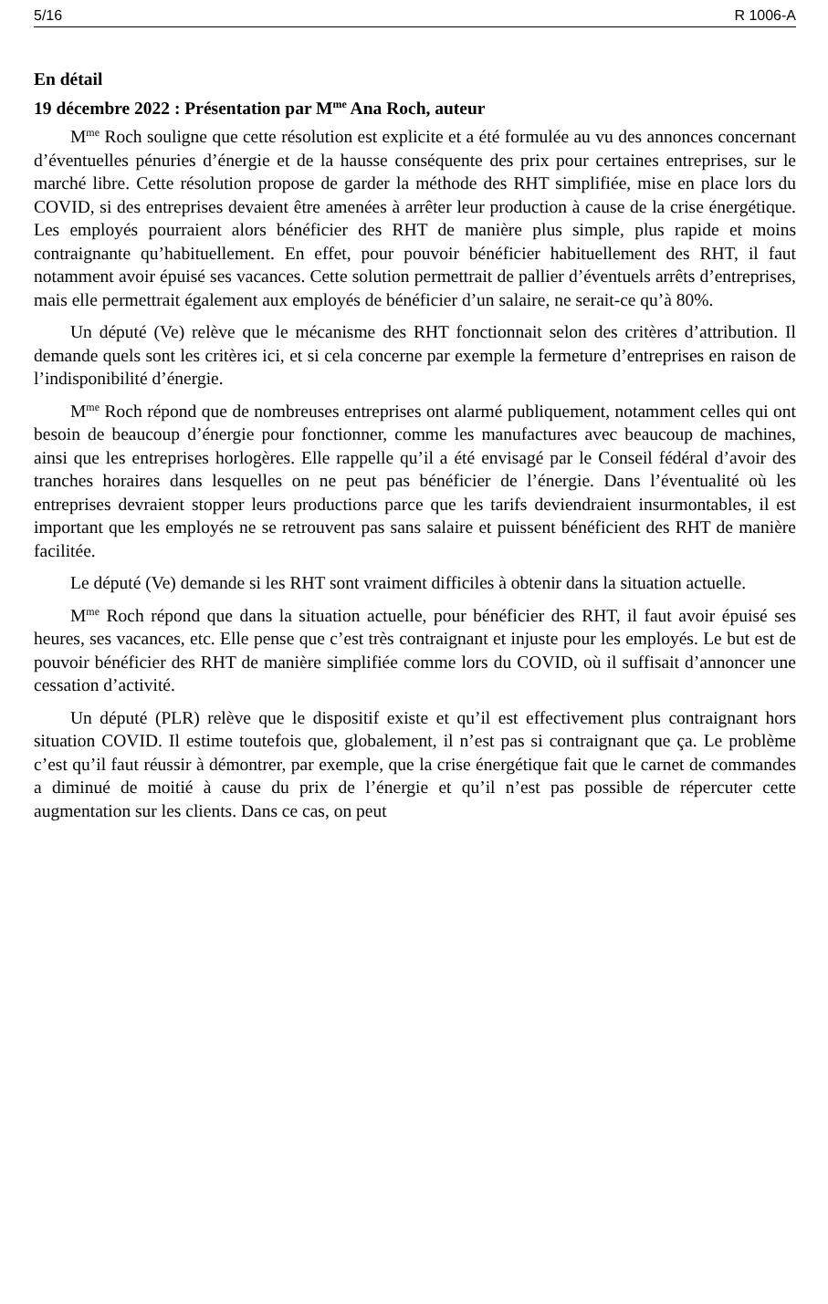5/16 R 1006-A
En détail
19 décembre 2022 : Présentation par M<sup>me</sup> Ana Roch, auteur
M<sup>me</sup> Roch souligne que cette résolution est explicite et a été formulée au vu des annonces concernant d’éventuelles pénuries d’énergie et de la hausse conséquente des prix pour certaines entreprises, sur le marché libre. Cette résolution propose de garder la méthode des RHT simplifiée, mise en place lors du COVID, si des entreprises devaient être amenées à arrêter leur production à cause de la crise énergétique. Les employés pourraient alors bénéficier des RHT de manière plus simple, plus rapide et moins contraignante qu’habituellement. En effet, pour pouvoir bénéficier habituellement des RHT, il faut notamment avoir épuisé ses vacances. Cette solution permettrait de pallier d’éventuels arrêts d’entreprises, mais elle permettrait également aux employés de bénéficier d’un salaire, ne serait-ce qu’à 80%.
Un député (Ve) relève que le mécanisme des RHT fonctionnait selon des critères d’attribution. Il demande quels sont les critères ici, et si cela concerne par exemple la fermeture d’entreprises en raison de l’indisponibilité d’énergie.
M<sup>me</sup> Roch répond que de nombreuses entreprises ont alarmé publiquement, notamment celles qui ont besoin de beaucoup d’énergie pour fonctionner, comme les manufactures avec beaucoup de machines, ainsi que les entreprises horlogères. Elle rappelle qu’il a été envisagé par le Conseil fédéral d’avoir des tranches horaires dans lesquelles on ne peut pas bénéficier de l’énergie. Dans l’éventualité où les entreprises devraient stopper leurs productions parce que les tarifs deviendraient insurmontables, il est important que les employés ne se retrouvent pas sans salaire et puissent bénéficient des RHT de manière facilitée.
Le député (Ve) demande si les RHT sont vraiment difficiles à obtenir dans la situation actuelle.
M<sup>me</sup> Roch répond que dans la situation actuelle, pour bénéficier des RHT, il faut avoir épuisé ses heures, ses vacances, etc. Elle pense que c’est très contraignant et injuste pour les employés. Le but est de pouvoir bénéficier des RHT de manière simplifiée comme lors du COVID, où il suffisait d’annoncer une cessation d’activité.
Un député (PLR) relève que le dispositif existe et qu’il est effectivement plus contraignant hors situation COVID. Il estime toutefois que, globalement, il n’est pas si contraignant que ça. Le problème c’est qu’il faut réussir à démontrer, par exemple, que la crise énergétique fait que le carnet de commandes a diminué de moitié à cause du prix de l’énergie et qu’il n’est pas possible de répercuter cette augmentation sur les clients. Dans ce cas, on peut